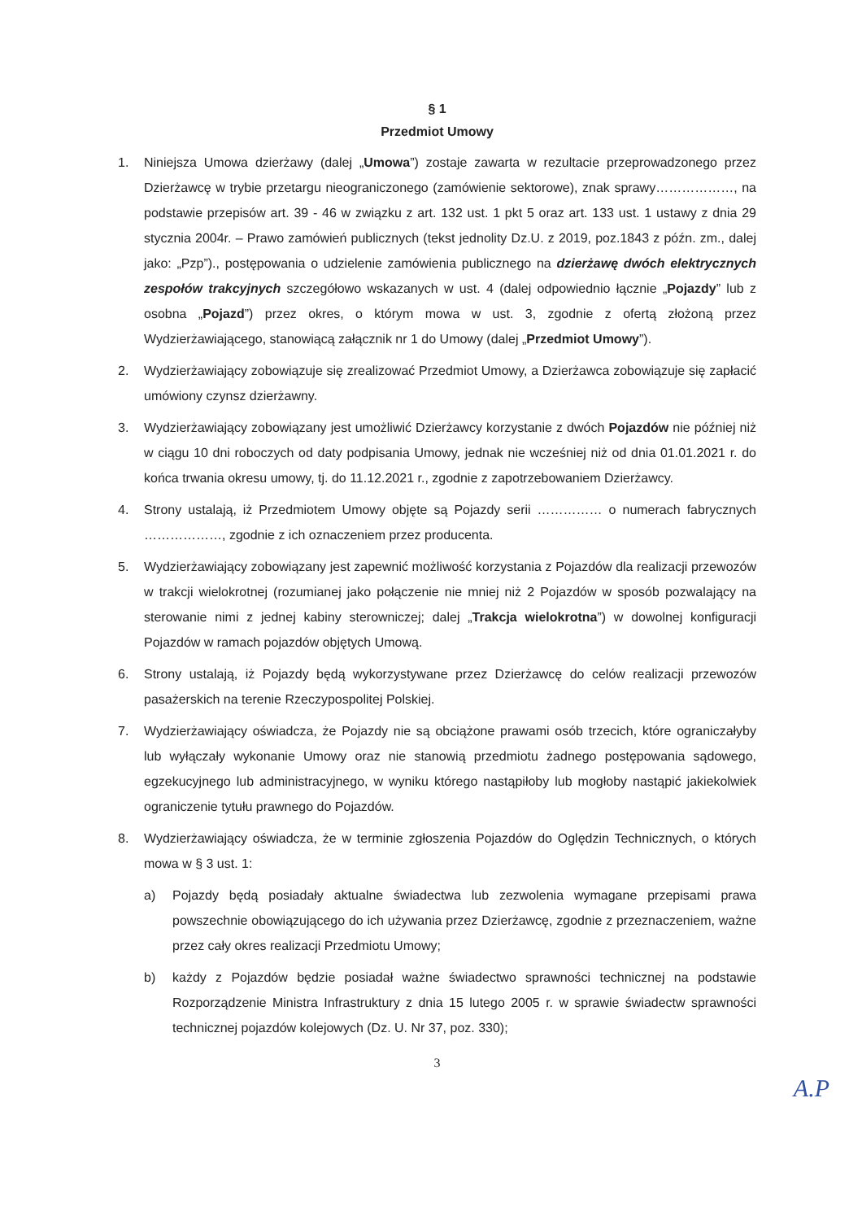§ 1
Przedmiot Umowy
1. Niniejsza Umowa dzierżawy (dalej „Umowa”) zostaje zawarta w rezultacie przeprowadzonego przez Dzierżawcę w trybie przetargu nieograniczonego (zamówienie sektorowe), znak sprawy………………, na podstawie przepisów art. 39 - 46 w związku z art. 132 ust. 1 pkt 5 oraz art. 133 ust. 1 ustawy z dnia 29 stycznia 2004r. – Prawo zamówień publicznych (tekst jednolity Dz.U. z 2019, poz.1843 z późn. zm., dalej jako: „Pzp”)., postępowania o udzielenie zamówienia publicznego na dzierżawę dwóch elektrycznych zespołów trakcyjnych szczegółowo wskazanych w ust. 4 (dalej odpowiednio łącznie „Pojazdy” lub z osobna „Pojazd”) przez okres, o którym mowa w ust. 3, zgodnie z ofertą złożoną przez Wydzierżawiającego, stanowiącą załącznik nr 1 do Umowy (dalej „Przedmiot Umowy”).
2. Wydzierżawiający zobowiązuje się zrealizować Przedmiot Umowy, a Dzierżawca zobowiązuje się zapłacić umówiony czynsz dzierżawny.
3. Wydzierżawiający zobowiązany jest umożliwić Dzierżawcy korzystanie z dwóch Pojazdów nie później niż w ciągu 10 dni roboczych od daty podpisania Umowy, jednak nie wcześniej niż od dnia 01.01.2021 r. do końca trwania okresu umowy, tj. do 11.12.2021 r., zgodnie z zapotrzebowaniem Dzierżawcy.
4. Strony ustalają, iż Przedmiotem Umowy objęte są Pojazdy serii …………… o numerach fabrycznych ………………, zgodnie z ich oznaczeniem przez producenta.
5. Wydzierżawiający zobowiązany jest zapewnić możliwość korzystania z Pojazdów dla realizacji przewozów w trakcji wielokrotnej (rozumianej jako połączenie nie mniej niż 2 Pojazdów w sposób pozwalający na sterowanie nimi z jednej kabiny sterowniczej; dalej „Trakcja wielokrotna”) w dowolnej konfiguracji Pojazdów w ramach pojazdów objętych Umową.
6. Strony ustalają, iż Pojazdy będą wykorzystywane przez Dzierżawcę do celów realizacji przewozów pasażerskich na terenie Rzeczypospolitej Polskiej.
7. Wydzierżawiający oświadcza, że Pojazdy nie są obciążone prawami osób trzecich, które ograniczałyby lub wyłączały wykonanie Umowy oraz nie stanowią przedmiotu żadnego postępowania sądowego, egzekucyjnego lub administracyjnego, w wyniku którego nastąpiłoby lub mogłoby nastąpić jakiekolwiek ograniczenie tytułu prawnego do Pojazdów.
8. Wydzierżawiający oświadcza, że w terminie zgłoszenia Pojazdów do Oględzin Technicznych, o których mowa w § 3 ust. 1:
a) Pojazdy będą posiadały aktualne świadectwa lub zezwolenia wymagane przepisami prawa powszechnie obowiązującego do ich używania przez Dzierżawcę, zgodnie z przeznaczeniem, ważne przez cały okres realizacji Przedmiotu Umowy;
b) każdy z Pojazdów będzie posiadał ważne świadectwo sprawności technicznej na podstawie Rozporządzenie Ministra Infrastruktury z dnia 15 lutego 2005 r. w sprawie świadectw sprawności technicznej pojazdów kolejowych (Dz. U. Nr 37, poz. 330);
3
A.P